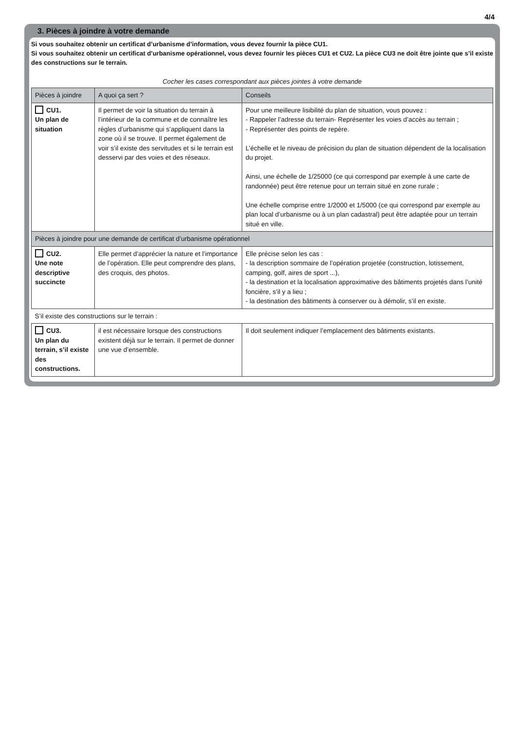4/4
3. Pièces à joindre à votre demande
Si vous souhaitez obtenir un certificat d’urbanisme d’information, vous devez fournir la pièce CU1.
Si vous souhaitez obtenir un certificat d’urbanisme opérationnel, vous devez fournir les pièces CU1 et CU2. La pièce CU3 ne doit être jointe que s’il existe des constructions sur le terrain.
Cocher les cases correspondant aux pièces jointes à votre demande
| Pièces à joindre | A quoi ça sert ? | Conseils |
| --- | --- | --- |
| CU1. Un plan de situation | Il permet de voir la situation du terrain à l’intérieur de la commune et de connaître les règles d’urbanisme qui s’appliquent dans la zone où il se trouve. Il permet également de voir s’il existe des servitudes et si le terrain est desservi par des voies et des réseaux. | Pour une meilleure lisibilité du plan de situation, vous pouvez : - Rappeler l’adresse du terrain- Représenter les voies d’accès au terrain ; - Représenter des points de repère. L’échelle et le niveau de précision du plan de situation dépendent de la localisation du projet. Ainsi, une échelle de 1/25000 (ce qui correspond par exemple à une carte de randonnée) peut être retenue pour un terrain situé en zone rurale ; Une échelle comprise entre 1/2000 et 1/5000 (ce qui correspond par exemple au plan local d’urbanisme ou à un plan cadastral) peut être adaptée pour un terrain situé en ville. |
| Pièces à joindre pour une demande de certificat d’urbanisme opérationnel | | |
| CU2. Une note descriptive succincte | Elle permet d’apprécier la nature et l’importance de l’opération. Elle peut comprendre des plans, des croquis, des photos. | Elle précise selon les cas : - la description sommaire de l’opération projetée (construction, lotissement, camping, golf, aires de sport ...), - la destination et la localisation approximative des bâtiments projetés dans l’unité foncière, s’il y a lieu ; - la destination des bâtiments à conserver ou à démolir, s’il en existe. |
| S’il existe des constructions sur le terrain : | | |
| CU3. Un plan du terrain, s’il existe des constructions. | il est nécessaire lorsque des constructions existent déjà sur le terrain. Il permet de donner une vue d’ensemble. | Il doit seulement indiquer l’emplacement des bâtiments existants. |